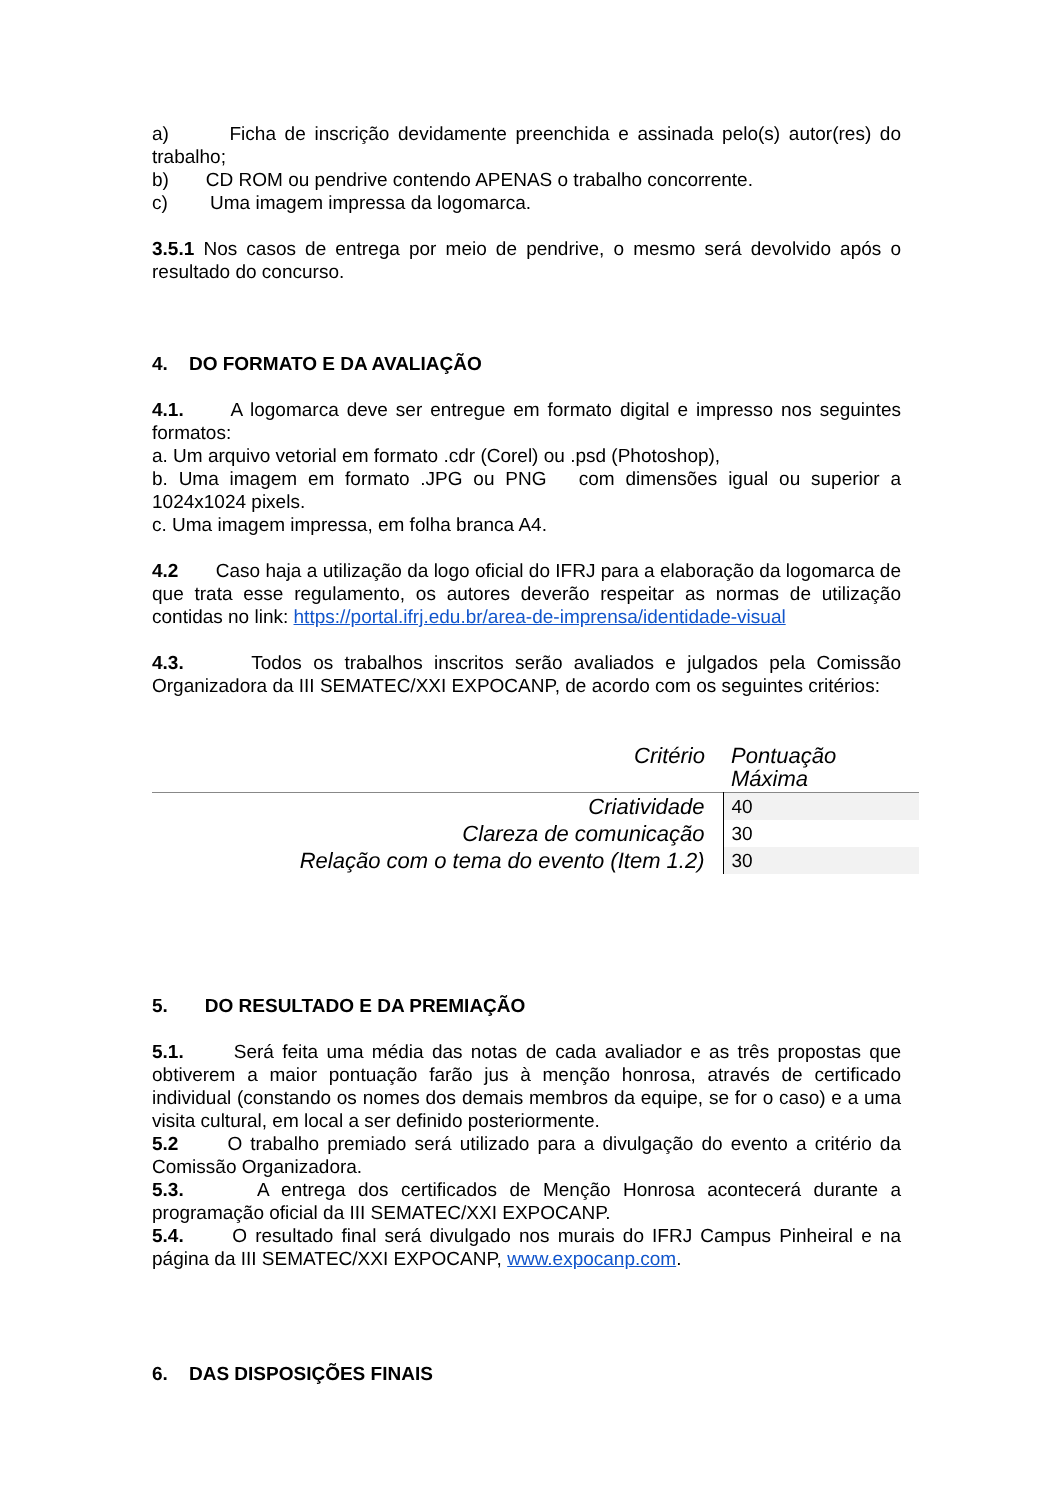a) Ficha de inscrição devidamente preenchida e assinada pelo(s) autor(res) do trabalho;
b) CD ROM ou pendrive contendo APENAS o trabalho concorrente.
c) Uma imagem impressa da logomarca.
3.5.1 Nos casos de entrega por meio de pendrive, o mesmo será devolvido após o resultado do concurso.
4. DO FORMATO E DA AVALIAÇÃO
4.1. A logomarca deve ser entregue em formato digital e impresso nos seguintes formatos:
a. Um arquivo vetorial em formato .cdr (Corel) ou .psd (Photoshop),
b. Uma imagem em formato .JPG ou PNG com dimensões igual ou superior a 1024x1024 pixels.
c. Uma imagem impressa, em folha branca A4.
4.2 Caso haja a utilização da logo oficial do IFRJ para a elaboração da logomarca de que trata esse regulamento, os autores deverão respeitar as normas de utilização contidas no link: https://portal.ifrj.edu.br/area-de-imprensa/identidade-visual
4.3. Todos os trabalhos inscritos serão avaliados e julgados pela Comissão Organizadora da III SEMATEC/XXI EXPOCANP, de acordo com os seguintes critérios:
| Critério | Pontuação Máxima |
| --- | --- |
| Criatividade | 40 |
| Clareza de comunicação | 30 |
| Relação com o tema do evento (Item 1.2) | 30 |
5. DO RESULTADO E DA PREMIAÇÃO
5.1. Será feita uma média das notas de cada avaliador e as três propostas que obtiverem a maior pontuação farão jus à menção honrosa, através de certificado individual (constando os nomes dos demais membros da equipe, se for o caso) e a uma visita cultural, em local a ser definido posteriormente.
5.2 O trabalho premiado será utilizado para a divulgação do evento a critério da Comissão Organizadora.
5.3. A entrega dos certificados de Menção Honrosa acontecerá durante a programação oficial da III SEMATEC/XXI EXPOCANP.
5.4. O resultado final será divulgado nos murais do IFRJ Campus Pinheiral e na página da III SEMATEC/XXI EXPOCANP, www.expocanp.com.
6. DAS DISPOSIÇÕES FINAIS